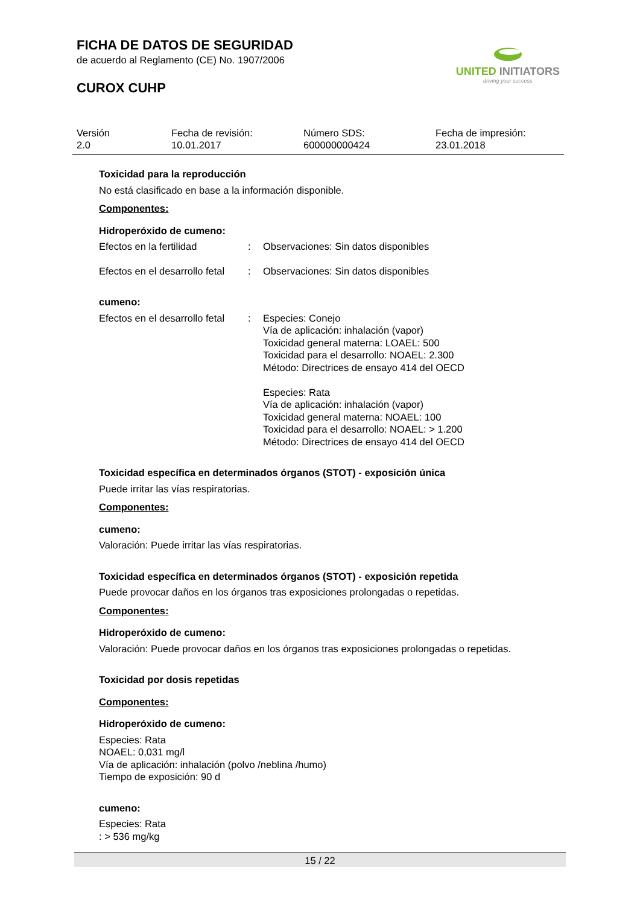FICHA DE DATOS DE SEGURIDAD
de acuerdo al Reglamento (CE) No. 1907/2006
CUROX CUHP
UNITED INITIATORS
driving your success
| Versión 2.0 | Fecha de revisión: 10.01.2017 | Número SDS: 600000000424 | Fecha de impresión: 23.01.2018 |
Toxicidad para la reproducción
No está clasificado en base a la información disponible.
Componentes:
Hidroperóxido de cumeno:
| Efectos en la fertilidad | : | Observaciones: Sin datos disponibles |
| Efectos en el desarrollo fetal | : | Observaciones: Sin datos disponibles |
cumeno:
| Efectos en el desarrollo fetal | : | Especies: Conejo Vía de aplicación: inhalación (vapor) Toxicidad general materna: LOAEL: 500 Toxicidad para el desarrollo: NOAEL: 2.300 Método: Directrices de ensayo 414 del OECD Especies: Rata Vía de aplicación: inhalación (vapor) Toxicidad general materna: NOAEL: 100 Toxicidad para el desarrollo: NOAEL: > 1.200 Método: Directrices de ensayo 414 del OECD |
Toxicidad específica en determinados órganos (STOT) - exposición única
Puede irritar las vías respiratorias.
Componentes:
cumeno:
Valoración: Puede irritar las vías respiratorias.
Toxicidad específica en determinados órganos (STOT) - exposición repetida
Puede provocar daños en los órganos tras exposiciones prolongadas o repetidas.
Componentes:
Hidroperóxido de cumeno:
Valoración: Puede provocar daños en los órganos tras exposiciones prolongadas o repetidas.
Toxicidad por dosis repetidas
Componentes:
Hidroperóxido de cumeno:
Especies: Rata
NOAEL: 0,031 mg/l
Vía de aplicación: inhalación (polvo /neblina /humo)
Tiempo de exposición: 90 d
cumeno:
Especies: Rata
: > 536 mg/kg
15 / 22